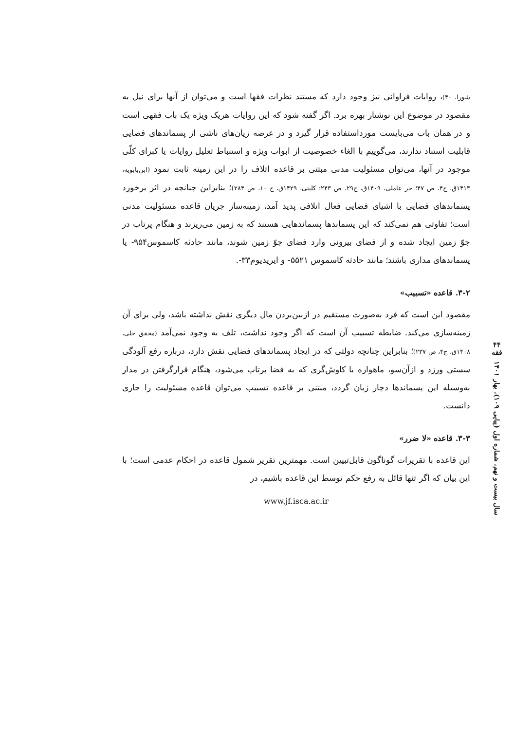۴۴
فقه
سال بیست و نهم، شماره اول (پیاپی ۱۰۹)، بهار ۱۴۰۱
شورا، ۴۰)، روایات فراوانی نیز وجود دارد که مستند نظرات فقها است و می‌توان از آنها برای نیل به مقصود در موضوع این نوشتار بهره برد. اگر گفته شود که این روایات هریک ویژه یک باب فقهی است و در همان باب می‌بایست مورداستفاده قرار گیرد و در عرصه زیان‌های ناشی از پسماندهای فضایی قابلیت استناد ندارند، می‌گوییم با الغاء خصوصیت از ابواب ویژه و استنباط تعلیل روایات یا کبرای کلّی موجود در آنها، می‌توان مسئولیت مدنی مبتنی بر قاعده اتلاف را در این زمینه ثابت نمود (ابن‌بابویه، ۱۴۱۳ق، ج۴، ص ۴۷؛ حر عاملی، ۱۴۰۹ق، ج۲۹، ص ۲۴۳؛ کلینی، ۱۴۲۹ق، ج ۱۰، ص ۲۸۴)؛ بنابراین چنانچه در اثر برخورد پسماندهای فضایی با اشیای فضایی فعال اتلافی پدید آمد، زمینه‌ساز جریان قاعده مسئولیت مدنی است؛ تفاوتی هم نمی‌کند که این پسماندها پسماندهایی هستند که به زمین می‌ریزند و هنگام پرتاب در جوّ زمین ایجاد شده و از فضای بیرونی وارد فضای جوّ زمین شوند، مانند حادثه کاسموس۹۵۴- یا پسماندهای مداری باشند؛ مانند حادثه کاسموس ۵۵۲۱- و ایریدیوم۳۳-.
۳-۲. قاعده «تسبیب»
مقصود این است که فرد به‌صورت مستقیم در ازبین‌بردن مال دیگری نقش نداشته باشد، ولی برای آن زمینه‌سازی می‌کند. ضابطه تسبیب آن است که اگر وجود نداشت، تلف به وجود نمی‌آمد (محقق حلی، ۱۴۰۸ق، ج۴، ص ۲۳۷)؛ بنابراین چنانچه دولتی که در ایجاد پسماندهای فضایی نقش دارد، درباره رفع آلودگی سستی ورزد و ازآن‌سو، ماهواره یا کاوش‌گری که به فضا پرتاب می‌شود، هنگام قرارگرفتن در مدار به‌وسیله این پسماندها دچار زیان گردد، مبتنی بر قاعده تسبیب می‌توان قاعده مسئولیت را جاری دانست.
۳-۳. قاعده «لا ضرر»
این قاعده با تقریرات گوناگون قابل‌تبیین است. مهمترین تقریر شمول قاعده در احکام عدمی است؛ با این بیان که اگر تنها قائل به رفع حکم توسط این قاعده باشیم، در
www.jf.isca.ac.ir